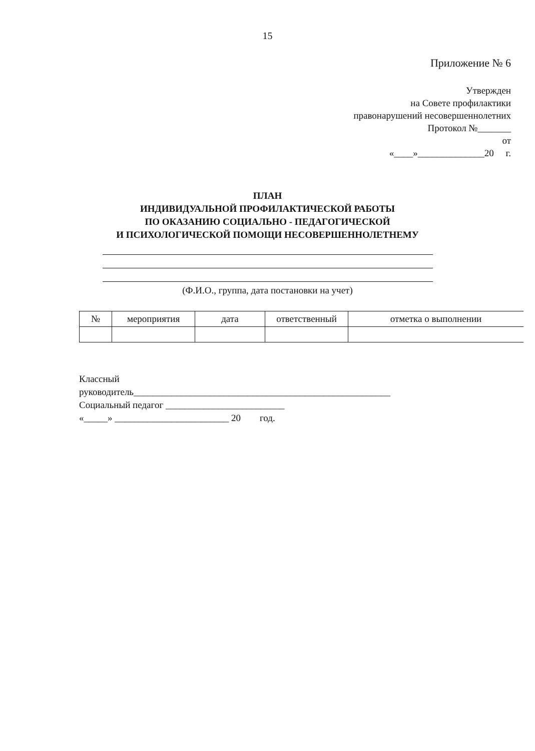15
Приложение № 6
Утвержден
на Совете профилактики
правонарушений несовершеннолетних
Протокол №_______
от
«____»______________20 г.
ПЛАН
ИНДИВИДУАЛЬНОЙ ПРОФИЛАКТИЧЕСКОЙ РАБОТЫ
ПО ОКАЗАНИЮ СОЦИАЛЬНО - ПЕДАГОГИЧЕСКОЙ
И ПСИХОЛОГИЧЕСКОЙ ПОМОЩИ НЕСОВЕРШЕННОЛЕТНЕМУ
(Ф.И.О., группа, дата постановки на учет)
| № | мероприятия | дата | ответственный | отметка о выполнении |
| --- | --- | --- | --- | --- |
Классный
руководитель______________________________________________________
Социальный педагог _________________________
«_____» ________________________ 20 год.